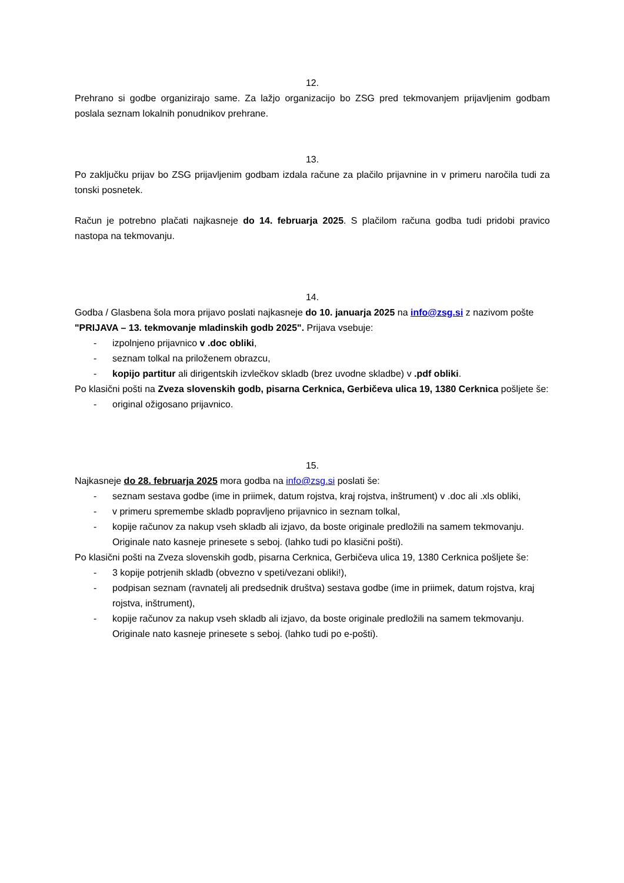12.
Prehrano si godbe organizirajo same. Za lažjo organizacijo bo ZSG pred tekmovanjem prijavljenim godbam poslala seznam lokalnih ponudnikov prehrane.
13.
Po zaključku prijav bo ZSG prijavljenim godbam izdala račune za plačilo prijavnine in v primeru naročila tudi za tonski posnetek.
Račun je potrebno plačati najkasneje do 14. februarja 2025. S plačilom računa godba tudi pridobi pravico nastopa na tekmovanju.
14.
Godba / Glasbena šola mora prijavo poslati najkasneje do 10. januarja 2025 na info@zsg.si z nazivom pošte "PRIJAVA – 13. tekmovanje mladinskih godb 2025". Prijava vsebuje:
- izpolnjeno prijavnico v .doc obliki,
- seznam tolkal na priloženem obrazcu,
- kopijo partitur ali dirigentskih izvlečkov skladb (brez uvodne skladbe) v .pdf obliki.
Po klasični pošti na Zveza slovenskih godb, pisarna Cerknica, Gerbičeva ulica 19, 1380 Cerknica pošljete še:
- original ožigosano prijavnico.
15.
Najkasneje do 28. februarja 2025 mora godba na info@zsg.si poslati še:
- seznam sestava godbe (ime in priimek, datum rojstva, kraj rojstva, inštrument) v .doc ali .xls obliki,
- v primeru spremembe skladb popravljeno prijavnico in seznam tolkal,
- kopije računov za nakup vseh skladb ali izjavo, da boste originale predložili na samem tekmovanju. Originale nato kasneje prinesete s seboj. (lahko tudi po klasični pošti).
Po klasični pošti na Zveza slovenskih godb, pisarna Cerknica, Gerbičeva ulica 19, 1380 Cerknica pošljete še:
- 3 kopije potrjenih skladb (obvezno v speti/vezani obliki!),
- podpisan seznam (ravnatelj ali predsednik društva) sestava godbe (ime in priimek, datum rojstva, kraj rojstva, inštrument),
- kopije računov za nakup vseh skladb ali izjavo, da boste originale predložili na samem tekmovanju. Originale nato kasneje prinesete s seboj. (lahko tudi po e-pošti).